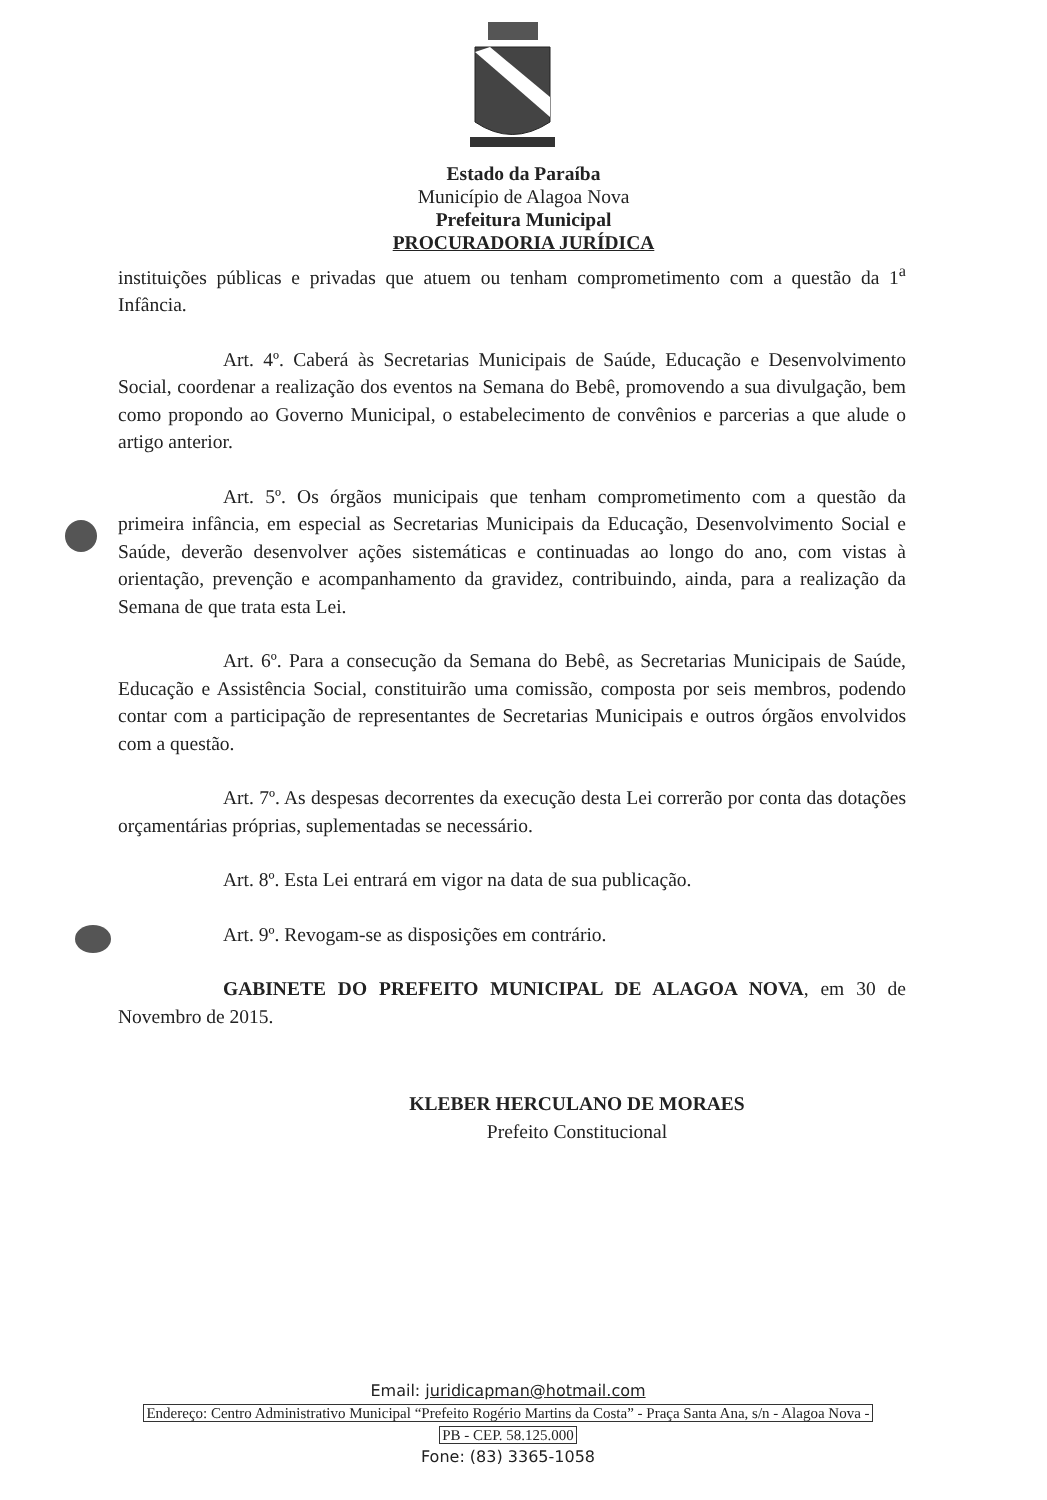Estado da Paraíba
Município de Alagoa Nova
Prefeitura Municipal
PROCURADORIA JURÍDICA
instituições públicas e privadas que atuem ou tenham comprometimento com a questão da 1<sup>a</sup> Infância.
Art. 4º. Caberá às Secretarias Municipais de Saúde, Educação e Desenvolvimento Social, coordenar a realização dos eventos na Semana do Bebê, promovendo a sua divulgação, bem como propondo ao Governo Municipal, o estabelecimento de convênios e parcerias a que alude o artigo anterior.
Art. 5º. Os órgãos municipais que tenham comprometimento com a questão da primeira infância, em especial as Secretarias Municipais da Educação, Desenvolvimento Social e Saúde, deverão desenvolver ações sistemáticas e continuadas ao longo do ano, com vistas à orientação, prevenção e acompanhamento da gravidez, contribuindo, ainda, para a realização da Semana de que trata esta Lei.
Art. 6º. Para a consecução da Semana do Bebê, as Secretarias Municipais de Saúde, Educação e Assistência Social, constituirão uma comissão, composta por seis membros, podendo contar com a participação de representantes de Secretarias Municipais e outros órgãos envolvidos com a questão.
Art. 7º. As despesas decorrentes da execução desta Lei correrão por conta das dotações orçamentárias próprias, suplementadas se necessário.
Art. 8º. Esta Lei entrará em vigor na data de sua publicação.
Art. 9º. Revogam-se as disposições em contrário.
GABINETE DO PREFEITO MUNICIPAL DE ALAGOA NOVA, em 30 de Novembro de 2015.
KLEBER HERCULANO DE MORAES
Prefeito Constitucional
Email: juridicapman@hotmail.com
Endereço: Centro Administrativo Municipal “Prefeito Rogério Martins da Costa” - Praça Santa Ana, s/n - Alagoa Nova -
PB - CEP. 58.125.000
Fone: (83) 3365-1058